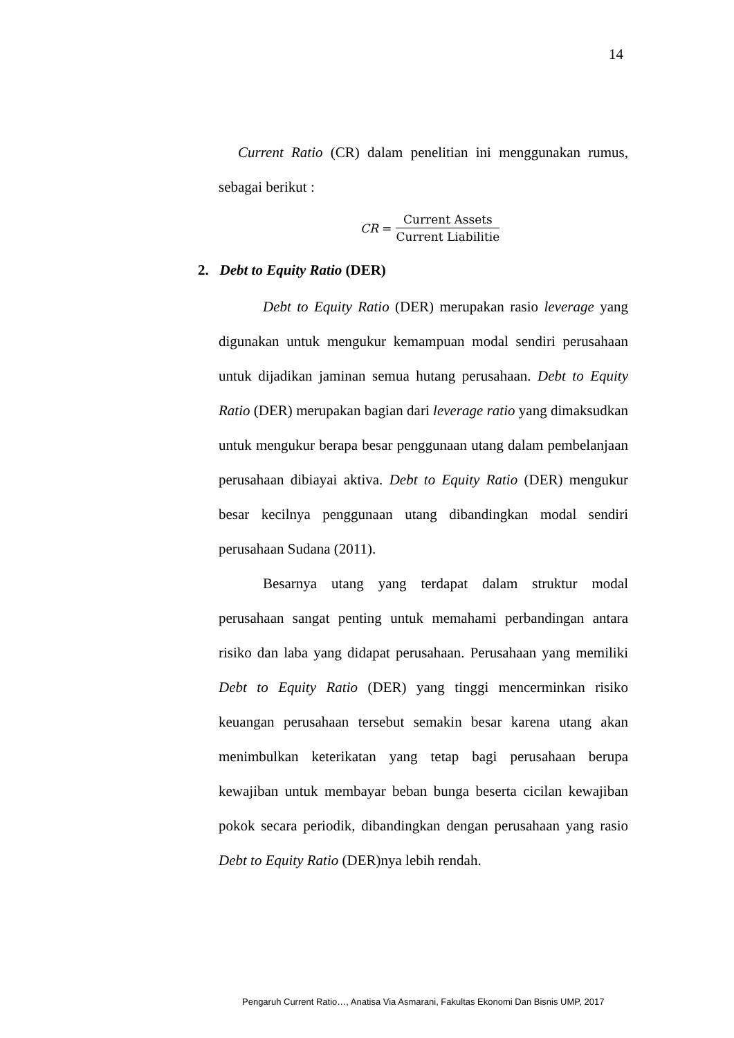14
Current Ratio (CR) dalam penelitian ini menggunakan rumus, sebagai berikut :
CR =
Current Assets
Current Liabilitie
2. Debt to Equity Ratio (DER)
Debt to Equity Ratio (DER) merupakan rasio leverage yang digunakan untuk mengukur kemampuan modal sendiri perusahaan untuk dijadikan jaminan semua hutang perusahaan. Debt to Equity Ratio (DER) merupakan bagian dari leverage ratio yang dimaksudkan untuk mengukur berapa besar penggunaan utang dalam pembelanjaan perusahaan dibiayai aktiva. Debt to Equity Ratio (DER) mengukur besar kecilnya penggunaan utang dibandingkan modal sendiri perusahaan Sudana (2011).
Besarnya utang yang terdapat dalam struktur modal perusahaan sangat penting untuk memahami perbandingan antara risiko dan laba yang didapat perusahaan. Perusahaan yang memiliki Debt to Equity Ratio (DER) yang tinggi mencerminkan risiko keuangan perusahaan tersebut semakin besar karena utang akan menimbulkan keterikatan yang tetap bagi perusahaan berupa kewajiban untuk membayar beban bunga beserta cicilan kewajiban pokok secara periodik, dibandingkan dengan perusahaan yang rasio Debt to Equity Ratio (DER)nya lebih rendah.
Pengaruh Current Ratio…, Anatisa Via Asmarani, Fakultas Ekonomi Dan Bisnis UMP, 2017